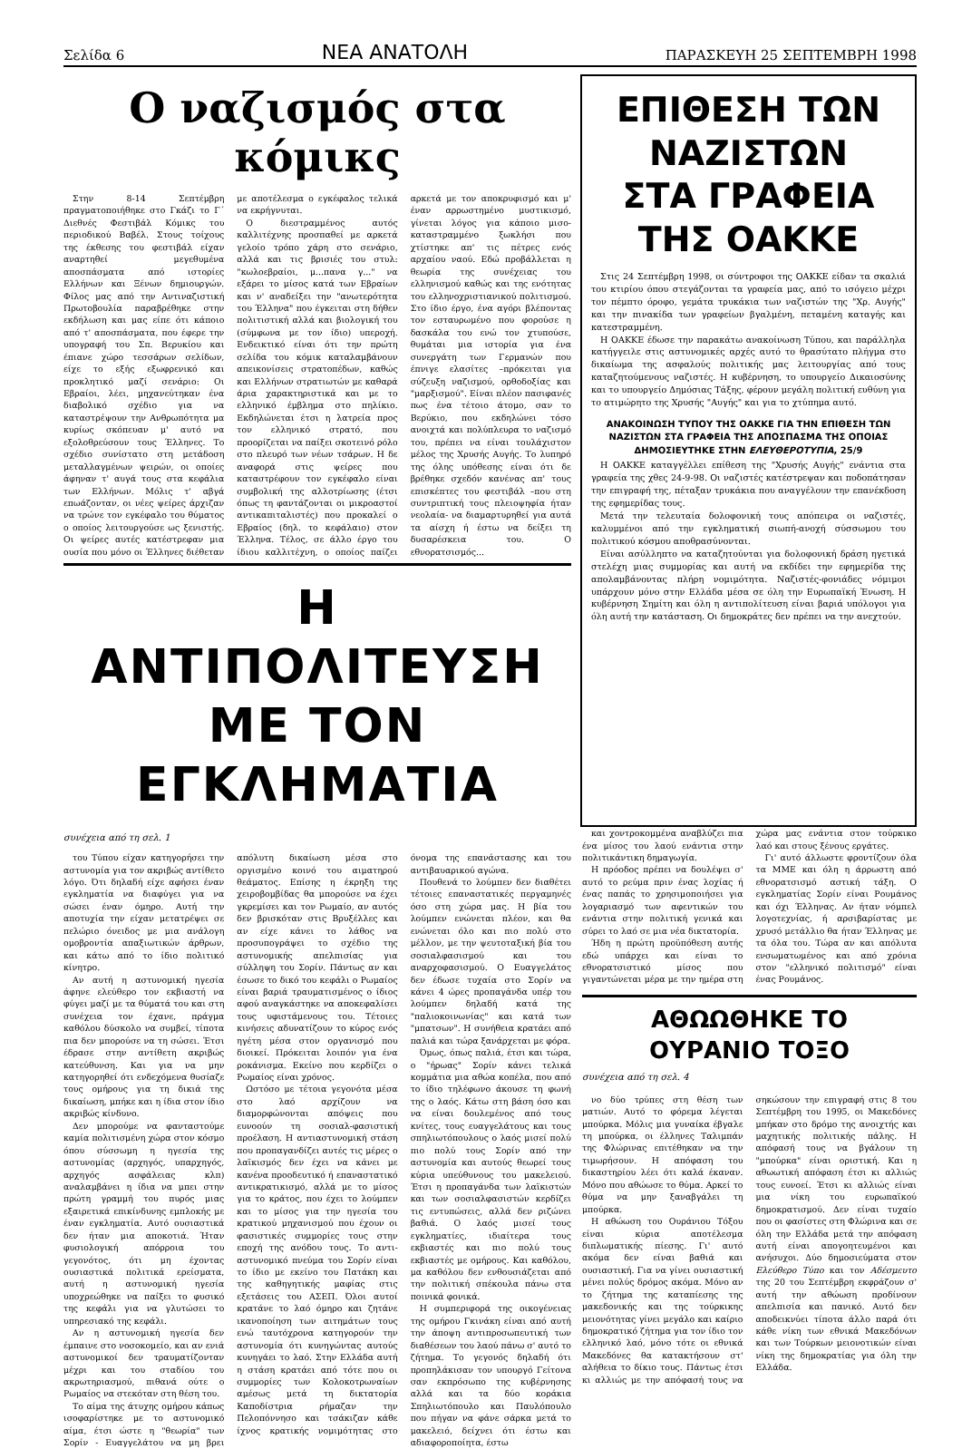Σελίδα 6 ΝΕΑ ΑΝΑΤΟΛΗ ΠΑΡΑΣΚΕΥΗ 25 ΣΕΠΤΕΜΒΡΗ 1998
Ο ναζισμός στα κόμικς
Στην 8-14 Σεπτέμβρη πραγματοποιήθηκε στο Γκάζι το Γ΄ Διεθνές Φεστιβάλ Κόμικς του περιοδικού Βαβέλ. Στους τοίχους της έκθεσης του φεστιβάλ είχαν αναρτηθεί μεγεθυμένα αποσπάσματα από ιστορίες Ελλήνων και Ξένων δημιουργών. Φίλος μας από την Αντιναζιστική Πρωτοβουλία παραβρέθηκε στην εκδήλωση και μας είπε ότι κάποιο από τ' αποσπάσματα, που έφερε την υπογραφή του Σπ. Βερυκίου και έπιανε χώρο τεσσάρων σελίδων, είχε το εξής εξωφρενικό και προκλητικό μαζί σενάριο: Οι Εβραίοι, λέει, μηχανεύτηκαν ένα διαβολικό σχέδιο για να καταστρέψουν την Ανθρωπότητα μα κυρίως σκόπευαν μ' αυτό να εξολοθρεύσουν τους Έλληνες. Το σχέδιο συνίστατο στη μετάδοση μεταλλαγμένων ψειρών, οι οποίες άφηναν τ' αυγά τους στα κεφάλια των Ελλήνων. Μόλις τ' αβγά επωάζονταν, οι νέες ψείρες άρχιζαν να τρώνε τον εγκέφαλο του θύματος ο οποίος λειτουργούσε ως ξενιστής. Οι ψείρες αυτές κατέστρεφαν μια ουσία που μόνο οι Έλληνες διέθεταν με αποτέλεσμα ο εγκέφαλος τελικά να εκρήγνυται.
Ο διεστραμμένος αυτός καλλιτέχνης προσπαθεί με αρκετά γελοίο τρόπο χάρη στο σενάριο, αλλά και τις βρισιές του στυλ: "κωλοεβραίοι, μ...πανα γ..." να εξάρει το μίσος κατά των Εβραίων και ν' αναδείξει την "ανωτερότητα του Έλληνα" που έγκειται στη δήθεν πολιτιστική αλλά και βιολογική του (σύμφωνα με τον ίδιο) υπεροχή. Ενδεικτικό είναι ότι την πρώτη σελίδα του κόμικ καταλαμβάνουν απεικονίσεις στρατοπέδων, καθώς και Ελλήνων στρατιωτών με καθαρά άρια χαρακτηριστικά και με το ελληνικό έμβλημα στο πηλίκιο. Εκδηλώνεται έτσι η λατρεία προς τον ελληνικό στρατό, που προορίζεται να παίξει σκοτεινό ρόλο στο πλευρό των νέων τσάρων. Η δε αναφορά στις ψείρες που καταστρέφουν τον εγκέφαλο είναι συμβολική της αλλοτρίωσης (έτσι όπως τη φαντάζονται οι μικροαστοί αντικαπιταλιστές) που προκαλεί ο Εβραίος (δηλ. το κεφάλαιο) στον Έλληνα. Τέλος, σε άλλο έργο του ίδιου καλλιτέχνη, ο οποίος παίζει αρκετά με τον αποκρυφισμό και μ' έναν αρρωστημένο μυστικισμό, γίνεται λόγος για κάποιο μισο-καταστραμμένο ξωκλήσι που χτίστηκε απ' τις πέτρες ενός αρχαίου ναού. Εδώ προβάλλεται η θεωρία της συνέχειας του ελληνισμού καθώς και της ενότητας του ελληνοχριστιανικού πολιτισμού. Στο ίδιο έργο, ένα αγόρι βλέποντας τον εσταυρωμένο που φορούσε η δασκάλα του ενώ τον χτυπούσε, θυμάται μια ιστορία για ένα συνεργάτη των Γερμανών που έπνιγε ελασίτες –πρόκειται για σύζευξη ναζισμού, ορθοδοξίας και "μαρξισμού". Είναι πλέον πασιφανές πως ένα τέτοιο άτομο, σαν το Βερύκιο, που εκδηλώνει τόσο ανοιχτά και πολύπλευρα το ναζισμό του, πρέπει να είναι τουλάχιστον μέλος της Χρυσής Αυγής. Το λυπηρό της όλης υπόθεσης είναι ότι δε βρέθηκε σχεδόν κανένας απ' τους επισκέπτες του φεστιβάλ –που στη συντριπτική τους πλειοψηφία ήταν νεολαία- να διαμαρτυρηθεί για αυτά τα αίσχη ή έστω να δείξει τη δυσαρέσκεια του. Ο εθνορατσισμός...
Η ΑΝΤΙΠΟΛΙΤΕΥΣΗ
ΜΕ ΤΟΝ ΕΓΚΛΗΜΑΤΙΑ
ΕΠΙΘΕΣΗ ΤΩΝ
ΝΑΖΙΣΤΩΝ
ΣΤΑ ΓΡΑΦΕΙΑ
ΤΗΣ ΟΑΚΚΕ
Στις 24 Σεπτέμβρη 1998, οι σύντροφοι της ΟΑΚΚΕ είδαν τα σκαλιά του κτιρίου όπου στεγάζονται τα γραφεία μας, από το ισόγειο μέχρι τον πέμπτο όροφο, γεμάτα τρυκάκια των ναζιστών της "Χρ. Αυγής" και την πινακίδα των γραφείων βγαλμένη, πεταμένη καταγής και κατεστραμμένη.
Η ΟΑΚΚΕ έδωσε την παρακάτω ανακοίνωση Τύπου, και παράλληλα κατήγγειλε στις αστυνομικές αρχές αυτό το θρασύτατο πλήγμα στο δικαίωμα της ασφαλούς πολιτικής μας λειτουργίας από τους καταζητούμενους ναζιστές. Η κυβέρνηση, το υπουργείο Δικαιοσύνης και το υπουργείο Δημόσιας Τάξης, φέρουν μεγάλη πολιτική ευθύνη για το ατιμώρητο της Χρυσής "Αυγής" και για το χτύπημα αυτό.
ΑΝΑΚΟΙΝΩΣΗ ΤΥΠΟΥ ΤΗΣ ΟΑΚΚΕ ΓΙΑ ΤΗΝ ΕΠΙΘΕΣΗ ΤΩΝ ΝΑΖΙΣΤΩΝ ΣΤΑ ΓΡΑΦΕΙΑ ΤΗΣ ΑΠΟΣΠΑΣΜΑ ΤΗΣ ΟΠΟΙΑΣ ΔΗΜΟΣΙΕΥΤΗΚΕ ΣΤΗΝ ΕΛΕΥΘΕΡΟΤΥΠΙΑ, 25/9
Η ΟΑΚΚΕ καταγγέλλει επίθεση της "Χρυσής Αυγής" ενάντια στα γραφεία της χθες 24-9-98. Οι ναζιστές κατέστρεψαν και ποδοπάτησαν την επιγραφή της, πέταξαν τρυκάκια που αναγγέλουν την επανέκδοση της εφημερίδας τους.
Μετά την τελευταία δολοφονική τους απόπειρα οι ναζιστές, καλυμμένοι από την εγκληματική σιωπή-ανοχή σύσσωμου του πολιτικού κόσμου αποθρασύνονται.
Είναι ασύλληπτο να καταζητούνται για δολοφονική δράση ηγετικά στελέχη μιας συμμορίας και αυτή να εκδίδει την εφημερίδα της απολαμβάνοντας πλήρη νομιμότητα. Ναζιστές-φονιάδες νόμιμοι υπάρχουν μόνο στην Ελλάδα μέσα σε όλη την Ευρωπαϊκή Ένωση. Η κυβέρνηση Σημίτη και όλη η αντιπολίτευση είναι βαριά υπόλογοι για όλη αυτή την κατάσταση. Οι δημοκράτες δεν πρέπει να την ανεχτούν.
συνέχεια από τη σελ. 1
του Τύπου είχαν κατηγορήσει την αστυνομία για τον ακριβώς αντίθετο λόγο. Ότι δηλαδή είχε αφήσει έναν εγκληματία να διαφύγει για να σώσει έναν όμηρο. Αυτή την αποτυχία την είχαν μετατρέψει σε πελώριο όνειδος με μια ανάλογη ομοβροντία απαξιωτικών άρθρων, και κάτω από το ίδιο πολιτικό κίνητρο.
Αν αυτή η αστυνομική ηγεσία άφηνε ελεύθερο τον εκβιαστή να φύγει μαζί με τα θύματά του και στη συνέχεια τον έχανε, πράγμα καθόλου δύσκολο να συμβεί, τίποτα πια δεν μπορούσε να τη σώσει. Έτσι έδρασε στην αντίθετη ακριβώς κατεύθυνση. Και για να μην κατηγορηθεί ότι ενδεχόμενα θυσίαζε τους ομήρους για τη δικιά της δικαίωση, μπήκε και η ίδια στον ίδιο ακριβώς κίνδυνο.
Δεν μπορούμε να φανταστούμε καμία πολιτισμένη χώρα στον κόσμο όπου σύσσωμη η ηγεσία της αστυνομίας (αρχηγός, υπαρχηγός, αρχηγός ασφάλειας κλπ) αναλαμβάνει η ίδια να μπει στην πρώτη γραμμή του πυρός μιας εξαιρετικά επικίνδυνης εμπλοκής με έναν εγκληματία. Αυτό ουσιαστικά δεν ήταν μια αποκοτιά. Ήταν φυσιολογική απόρροια του γεγονότος, ότι μη έχοντας ουσιαστικά πολιτικά ερείσματα, αυτή η αστυνομική ηγεσία υποχρεώθηκε να παίξει το φυσικό της κεφάλι για να γλυτώσει το υπηρεσιακό της κεφάλι.
Αν η αστυνομική ηγεσία δεν έμπαινε στο νοσοκομείο, και αν ενιά αστυνομικοί δεν τραυματίζονταν μέχρι και του σταδίου του ακρωτηριασμού, πιθανά ούτε ο Ρωμαίος να στεκόταν στη θέση του.
Το αίμα της άτυχης ομήρου κάπως ισοφαρίστηκε με το αστυνομικό αίμα, έτσι ώστε η "θεωρία" των Σορίν - Ευαγγελάτου να μη βρει απόλυτη δικαίωση μέσα στο οργισμένο κοινό του αιματηρού θεάματος. Επίσης η έκρηξη της χειροβομβίδας θα μπορούσε να έχει γκρεμίσει και τον Ρωμαίο, αν αυτός δεν βρισκόταν στις Βρυξέλλες και αν είχε κάνει το λάθος να προσυπογράψει το σχέδιο της αστυνομικής απελπισίας για σύλληψη του Σορίν. Πάντως αν και έσωσε το δικό του κεφάλι ο Ρωμαίος είναι βαριά τραυματισμένος ο ίδιος αφού αναγκάστηκε να αποκεφαλίσει τους υφιστάμενους του. Τέτοιες κινήσεις αδυνατίζουν το κύρος ενός ηγέτη μέσα στον οργανισμό που διοικεί. Πρόκειται λοιπόν για ένα ροκάνισμα. Εκείνο που κερδίζει ο Ρωμαίος είναι χρόνος.
Ωστόσο με τέτοια γεγονότα μέσα στο λαό αρχίζουν να διαμορφώνονται απόψεις που ευνοούν τη σοσιαλ-φασιστική προέλαση. Η αντιαστυνομική στάση που προπαγανδίζει αυτές τις μέρες ο λαϊκισμός δεν έχει να κάνει με κανένα προοδευτικό ή επαναστατικό αντικρατικισμό, αλλά με το μίσος για το κράτος, που έχει το λούμπεν και το μίσος για την ηγεσία του κρατικού μηχανισμού που έχουν οι φασιστικές συμμορίες τους στην εποχή της ανόδου τους. Το αντι-αστυνομικό πνεύμα του Σορίν είναι το ίδιο με εκείνο του Πατάκη και της καθηγητικής μαφίας στις εξετάσεις του ΑΣΕΠ. Όλοι αυτοί κρατάνε το λαό όμηρο και ζητάνε ικανοποίηση των αιτημάτων τους ενώ ταυτόχρονα κατηγορούν την αστυνομία ότι κυνηγώντας αυτούς κυνηγάει το λαό. Στην Ελλάδα αυτή η στάση κρατάει από τότε που οι συμμορίες των Κολοκοτρωναίων αμέσως μετά τη δικτατορία Καποδίστρια ρήμαζαν την Πελοπόννησο και τσάκιζαν κάθε ίχνος κρατικής νομιμότητας στο όνομα της επανάστασης και του αντιβαυαρικού αγώνα.
Πουθενά το λούμπεν δεν διαθέτει τέτοιες επαναστατικές περγαμηνές όσο στη χώρα μας. Η βία του λούμπεν ενώνεται πλέον, και θα ενώνεται όλο και πιο πολύ στο μέλλον, με την ψευτοταξική βία του σοσιαλφασισμού και του αναρχοφασισμού. Ο Ευαγγελάτος δεν έδωσε τυχαία στο Σορίν να κάνει 4 ώρες προπαγάνδα υπέρ του λούμπεν δηλαδή κατά της "παλιοκοινωνίας" και κατά των "μπατσων". Η συνήθεια κρατάει από παλιά και τώρα ξανάρχεται με φόρα.
Όμως, όπως παλιά, έτσι και τώρα, ο "ήρωας" Σορίν κάνει τελικά κομμάτια μια αθώα κοπέλα, που από το ίδιο τηλέφωνο άκουσε τη φωνή της ο λαός. Κάτω στη βάση όσο και να είναι δουλεμένος από τους κνίτες, τους ευαγγελάτους και τους σπηλιωτόπουλους ο λαός μισεί πολύ πιο πολύ τους Σορίν από την αστυνομία και αυτούς θεωρεί τους κύρια υπεύθυνους του μακελειού. Έτσι η προπαγάνδα των λαϊκιστών και των σοσιαλφασιστών κερδίζει τις εντυπώσεις, αλλά δεν ριζώνει βαθιά. Ο λαός μισεί τους εγκληματίες, ιδιαίτερα τους εκβιαστές και πιο πολύ τους εκβιαστές με ομήρους. Και καθόλου, μα καθόλου δεν ενθουσιάζεται από την πολιτική σπέκουλα πάνω στα ποινικά φονικά.
Η συμπεριφορά της οικογένειας της ομήρου Γκινάκη είναι από αυτή την άποψη αντιπροσωπευτική των διαθέσεων του λαού πάνω σ' αυτό το ζήτημα. Το γεγονός δηλαδή ότι προπηλάκισαν τον υπουργό Γείτονα σαν εκπρόσωπο της κυβέρνησης αλλά και τα δύο κοράκια Σπηλιωτόπουλο και Παυλόπουλο που πήγαν να φάνε σάρκα μετά το μακελειό, δείχνει ότι έστω και αδιαφοροποίητα, έστω
και χοντροκομμένα αναβλύζει πια ένα μίσος του λαού ενάντια στην πολιτικάντικη δημαγωγία.
Η πρόοδος πρέπει να δουλέψει σ' αυτό το ρεύμα πριν ένας λοχίας ή ένας παπάς το χρησιμοποιήσει για λογαριασμό των αφεντικών του ενάντια στην πολιτική γενικά και σύρει το λαό σε μια νέα δικτατορία.
Ήδη η πρώτη προϋπόθεση αυτής εδώ υπάρχει και είναι το εθνορατσιστικό μίσος που γιγαντώνεται μέρα με την ημέρα στη χώρα μας ενάντια στον τούρκικο λαό και στους ξένους εργάτες.
Γι' αυτό άλλωστε φροντίζουν όλα τα ΜΜΕ και όλη η άρρωστη από εθνορατσισμό αστική τάξη. Ο εγκληματίας Σορίν είναι Ρουμάνος και όχι Έλληνας. Αν ήταν νόμπελ λογοτεχνίας, ή αρσιβαρίστας με χρυσό μετάλλιο θα ήταν Έλληνας με τα όλα του. Τώρα αν και απόλυτα ενσωματωμένος και από χρόνια στον "ελληνικό πολιτισμό" είναι ένας Ρουμάνος.
ΑΘΩΩΘΗΚΕ ΤΟ
ΟΥΡΑΝΙΟ ΤΟΞΟ
συνέχεια από τη σελ. 4
νο δύο τρύπες στη θέση των ματιών. Αυτό το φόρεμα λέγεται μπούρκα. Μόλις μια γυναίκα έβγαλε τη μπούρκα, οι έλληνες Ταλιμπάν της Φλώρινας επιτέθηκαν να την τιμωρήσουν. Η απόφαση του δικαστηρίου λέει ότι καλά έκαναν. Μόνο που αθώωσε το θύμα. Αρκεί το θύμα να μην ξαναβγάλει τη μπούρκα.
Η αθώωση του Ουράνιου Τόξου είναι κύρια αποτέλεσμα διπλωματικής πίεσης. Γι' αυτό ακόμα δεν είναι βαθιά και ουσιαστική. Για να γίνει ουσιαστική μένει πολύς δρόμος ακόμα. Μόνο αν το ζήτημα της καταπίεσης της μακεδονικής και της τούρκικης μειονότητας γίνει μεγάλο και καίριο δημοκρατικό ζήτημα για τον ίδιο τον ελληνικό λαό, μόνο τότε οι εθνικά Μακεδόνες θα κατακτήσουν στ' αλήθεια το δίκιο τους. Πάντως έτσι κι αλλιώς με την απόφασή τους να σηκώσουν την επιγραφή στις 8 του Σεπτέμβρη του 1995, οι Μακεδόνες μπήκαν στο δρόμο της ανοιχτής και μαχητικής πολιτικής πάλης. Η απόφασή τους να βγάλουν τη "μπούρκα" είναι οριστική. Και η αθωωτική απόφαση έτσι κι αλλιώς τους ευνοεί. Έτσι κι αλλιώς είναι μια νίκη του ευρωπαϊκού δημοκρατισμού. Δεν είναι τυχαίο που οι φασίστες στη Φλώρινα και σε όλη την Ελλάδα μετά την απόφαση αυτή είναι απογοητευμένοι και ανήσυχοι. Δύο δημοσιεύματα στον Ελεύθερο Τύπο και τον Αδέσμευτο της 20 του Σεπτέμβρη εκφράζουν σ' αυτή την αθώωση προδίνουν απελπισία και πανικό. Αυτό δεν αποδεικνύει τίποτα άλλο παρά ότι κάθε νίκη των εθνικά Μακεδόνων και των Τούρκων μειονοτικών είναι νίκη της δημοκρατίας για όλη την Ελλάδα.